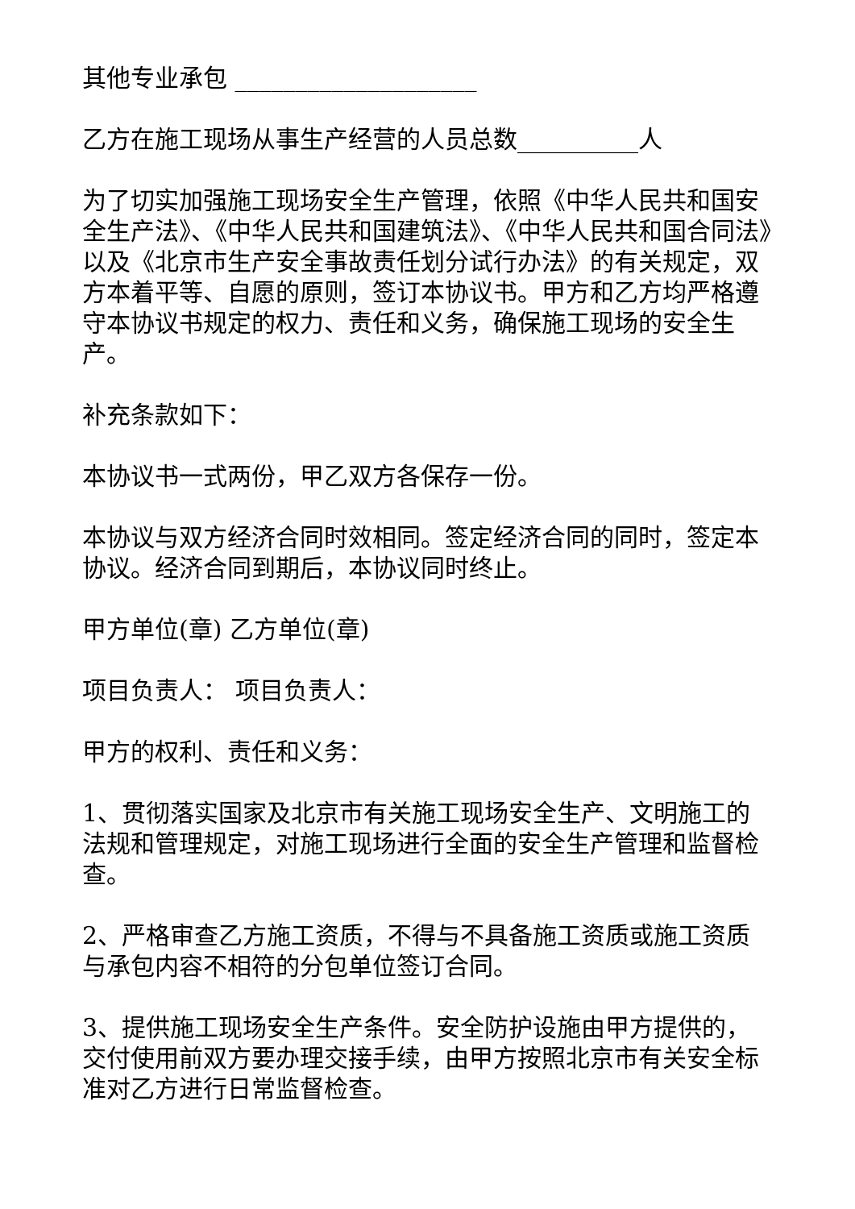其他专业承包 ____________________
乙方在施工现场从事生产经营的人员总数__________人
为了切实加强施工现场安全生产管理，依照《中华人民共和国安全生产法》、《中华人民共和国建筑法》、《中华人民共和国合同法》以及《北京市生产安全事故责任划分试行办法》的有关规定，双方本着平等、自愿的原则，签订本协议书。甲方和乙方均严格遵守本协议书规定的权力、责任和义务，确保施工现场的安全生产。
补充条款如下：
本协议书一式两份，甲乙双方各保存一份。
本协议与双方经济合同时效相同。签定经济合同的同时，签定本协议。经济合同到期后，本协议同时终止。
甲方单位(章) 乙方单位(章)
项目负责人： 项目负责人：
甲方的权利、责任和义务：
1、贯彻落实国家及北京市有关施工现场安全生产、文明施工的法规和管理规定，对施工现场进行全面的安全生产管理和监督检查。
2、严格审查乙方施工资质，不得与不具备施工资质或施工资质与承包内容不相符的分包单位签订合同。
3、提供施工现场安全生产条件。安全防护设施由甲方提供的，交付使用前双方要办理交接手续，由甲方按照北京市有关安全标准对乙方进行日常监督检查。